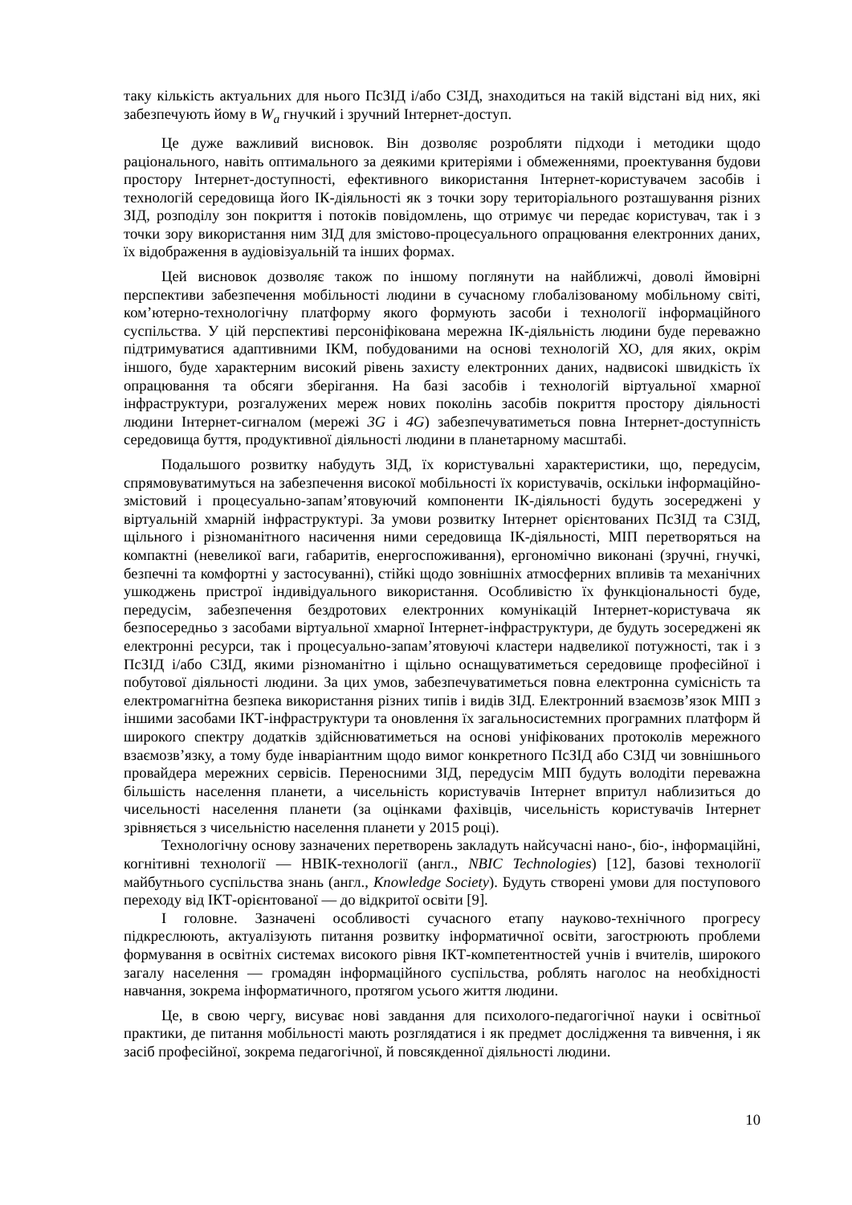таку кількість актуальних для нього ПсЗІД і/або СЗІД, знаходиться на такій відстані від них, які забезпечують йому в W<sub>a</sub> гнучкий і зручний Інтернет-доступ.
Це дуже важливий висновок. Він дозволяє розробляти підходи і методики щодо раціонального, навіть оптимального за деякими критеріями і обмеженнями, проектування будови простору Інтернет-доступності, ефективного використання Інтернет-користувачем засобів і технологій середовища його ІК-діяльності як з точки зору територіального розташування різних ЗІД, розподілу зон покриття і потоків повідомлень, що отримує чи передає користувач, так і з точки зору використання ним ЗІД для змістово-процесуального опрацювання електронних даних, їх відображення в аудіовізуальній та інших формах.
Цей висновок дозволяє також по іншому поглянути на найближчі, доволі ймовірні перспективи забезпечення мобільності людини в сучасному глобалізованому мобільному світі, ком’ютерно-технологічну платформу якого формують засоби і технології інформаційного суспільства. У цій перспективі персоніфікована мережна ІК-діяльність людини буде переважно підтримуватися адаптивними ІКМ, побудованими на основі технологій ХО, для яких, окрім іншого, буде характерним високий рівень захисту електронних даних, надвисокі швидкість їх опрацювання та обсяги зберігання. На базі засобів і технологій віртуальної хмарної інфраструктури, розгалужених мереж нових поколінь засобів покриття простору діяльності людини Інтернет-сигналом (мережі 3G і 4G) забезпечуватиметься повна Інтернет-доступність середовища буття, продуктивної діяльності людини в планетарному масштабі.
Подальшого розвитку набудуть ЗІД, їх користувальні характеристики, що, передусім, спрямовуватимуться на забезпечення високої мобільності їх користувачів, оскільки інформаційно-змістовий і процесуально-запам’ятовуючий компоненти ІК-діяльності будуть зосереджені у віртуальній хмарній інфраструктурі. За умови розвитку Інтернет орієнтованих ПсЗІД та СЗІД, щільного і різноманітного насичення ними середовища ІК-діяльності, МІП перетворяться на компактні (невеликої ваги, габаритів, енергоспоживання), ергономічно виконані (зручні, гнучкі, безпечні та комфортні у застосуванні), стійкі щодо зовнішніх атмосферних впливів та механічних ушкоджень пристрої індивідуального використання. Особливістю їх функціональності буде, передусім, забезпечення бездротових електронних комунікацій Інтернет-користувача як безпосередньо з засобами віртуальної хмарної Інтернет-інфраструктури, де будуть зосереджені як електронні ресурси, так і процесуально-запам’ятовуючі кластери надвеликої потужності, так і з ПсЗІД і/або СЗІД, якими різноманітно і щільно оснащуватиметься середовище професійної і побутової діяльності людини. За цих умов, забезпечуватиметься повна електронна сумісність та електромагнітна безпека використання різних типів і видів ЗІД. Електронний взаємозв’язок МІП з іншими засобами ІКТ-інфраструктури та оновлення їх загальносистемних програмних платформ й широкого спектру додатків здійснюватиметься на основі уніфікованих протоколів мережного взаємозв’язку, а тому буде інваріантним щодо вимог конкретного ПсЗІД або СЗІД чи зовнішнього провайдера мережних сервісів. Переносними ЗІД, передусім МІП будуть володіти переважна більшість населення планети, а чисельність користувачів Інтернет впритул наблизиться до чисельності населення планети (за оцінками фахівців, чисельність користувачів Інтернет зрівняється з чисельністю населення планети у 2015 році).
Технологічну основу зазначених перетворень закладуть найсучасні нано-, біо-, інформаційні, когнітивні технології — НВІК-технології (англ., NBIC Technologies) [12], базові технології майбутнього суспільства знань (англ., Knowledge Society). Будуть створені умови для поступового переходу від ІКТ-орієнтованої — до відкритої освіти [9].
І головне. Зазначені особливості сучасного етапу науково-технічного прогресу підкреслюють, актуалізують питання розвитку інформатичної освіти, загострюють проблеми формування в освітніх системах високого рівня ІКТ-компетентностей учнів і вчителів, широкого загалу населення — громадян інформаційного суспільства, роблять наголос на необхідності навчання, зокрема інформатичного, протягом усього життя людини.
Це, в свою чергу, висуває нові завдання для психолого-педагогічної науки і освітньої практики, де питання мобільності мають розглядатися і як предмет дослідження та вивчення, і як засіб професійної, зокрема педагогічної, й повсякденної діяльності людини.
10